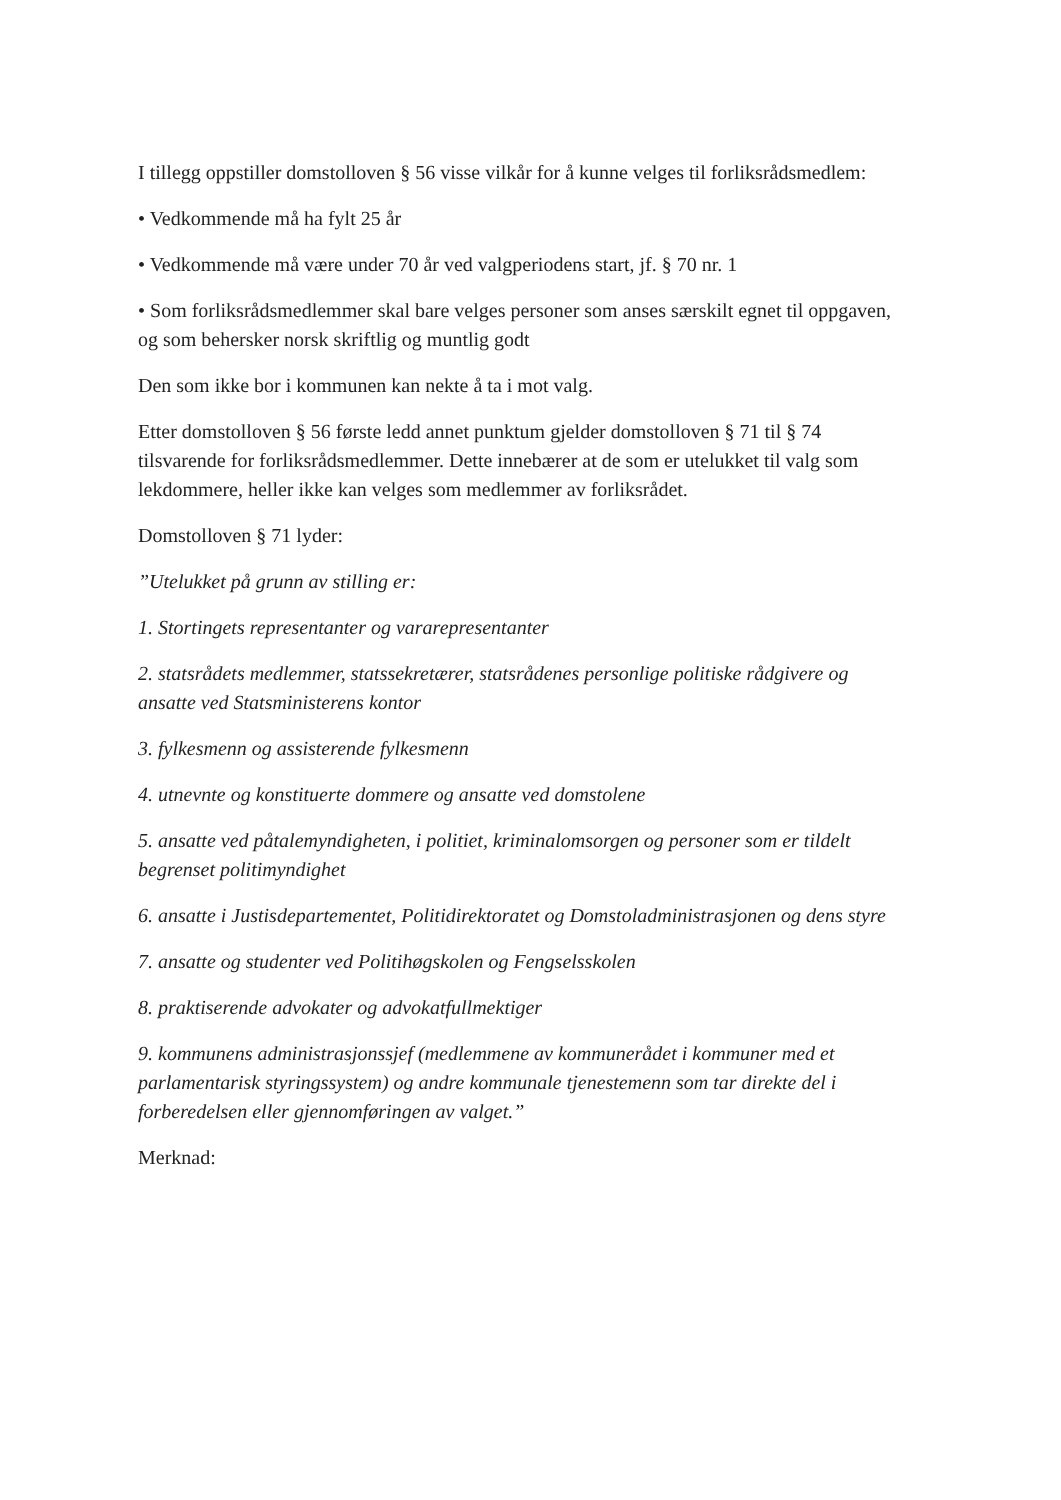I tillegg oppstiller domstolloven § 56 visse vilkår for å kunne velges til forliksrådsmedlem:
• Vedkommende må ha fylt 25 år
• Vedkommende må være under 70 år ved valgperiodens start, jf. § 70 nr. 1
• Som forliksrådsmedlemmer skal bare velges personer som anses særskilt egnet til oppgaven, og som behersker norsk skriftlig og muntlig godt
Den som ikke bor i kommunen kan nekte å ta i mot valg.
Etter domstolloven § 56 første ledd annet punktum gjelder domstolloven § 71 til § 74 tilsvarende for forliksrådsmedlemmer. Dette innebærer at de som er utelukket til valg som lekdommere, heller ikke kan velges som medlemmer av forliksrådet.
Domstolloven § 71 lyder:
”Utelukket på grunn av stilling er:
1. Stortingets representanter og vararepresentanter
2. statsrådets medlemmer, statssekretærer, statsrådenes personlige politiske rådgivere og ansatte ved Statsministerens kontor
3. fylkesmenn og assisterende fylkesmenn
4. utnevnte og konstituerte dommere og ansatte ved domstolene
5. ansatte ved påtalemyndigheten, i politiet, kriminalomsorgen og personer som er tildelt begrenset politimyndighet
6. ansatte i Justisdepartementet, Politidirektoratet og Domstoladministrasjonen og dens styre
7. ansatte og studenter ved Politihøgskolen og Fengselsskolen
8. praktiserende advokater og advokatfullmektiger
9. kommunens administrasjonssjef (medlemmene av kommunerådet i kommuner med et parlamentarisk styringssystem) og andre kommunale tjenestemenn som tar direkte del i forberedelsen eller gjennomføringen av valget.”
Merknad: